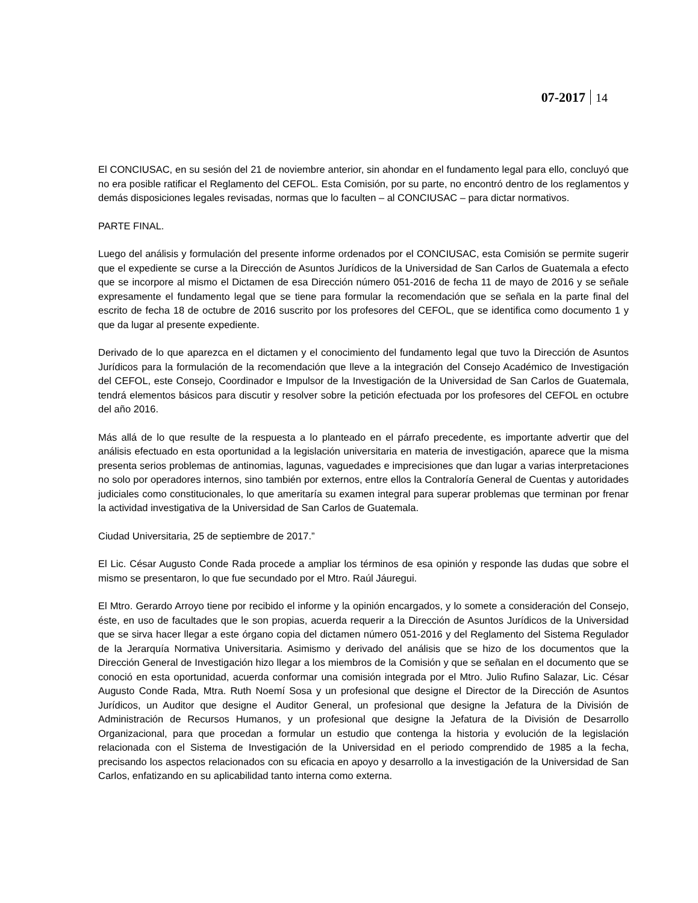07-2017 14
El CONCIUSAC, en su sesión del 21 de noviembre anterior, sin ahondar en el fundamento legal para ello, concluyó que no era posible ratificar el Reglamento del CEFOL. Esta Comisión, por su parte, no encontró dentro de los reglamentos y demás disposiciones legales revisadas, normas que lo faculten – al CONCIUSAC – para dictar normativos.
PARTE FINAL.
Luego del análisis y formulación del presente informe ordenados por el CONCIUSAC, esta Comisión se permite sugerir que el expediente se curse a la Dirección de Asuntos Jurídicos de la Universidad de San Carlos de Guatemala a efecto que se incorpore al mismo el Dictamen de esa Dirección número 051-2016 de fecha 11 de mayo de 2016 y se señale expresamente el fundamento legal que se tiene para formular la recomendación que se señala en la parte final del escrito de fecha 18 de octubre de 2016 suscrito por los profesores del CEFOL, que se identifica como documento 1 y que da lugar al presente expediente.
Derivado de lo que aparezca en el dictamen y el conocimiento del fundamento legal que tuvo la Dirección de Asuntos Jurídicos para la formulación de la recomendación que lleve a la integración del Consejo Académico de Investigación del CEFOL, este Consejo, Coordinador e Impulsor de la Investigación de la Universidad de San Carlos de Guatemala, tendrá elementos básicos para discutir y resolver sobre la petición efectuada por los profesores del CEFOL en octubre del año 2016.
Más allá de lo que resulte de la respuesta a lo planteado en el párrafo precedente, es importante advertir que del análisis efectuado en esta oportunidad a la legislación universitaria en materia de investigación, aparece que la misma presenta serios problemas de antinomias, lagunas, vaguedades e imprecisiones que dan lugar a varias interpretaciones no solo por operadores internos, sino también por externos, entre ellos la Contraloría General de Cuentas y autoridades judiciales como constitucionales, lo que ameritaría su examen integral para superar problemas que terminan por frenar la actividad investigativa de la Universidad de San Carlos de Guatemala.
Ciudad Universitaria, 25 de septiembre de 2017.”
El Lic. César Augusto Conde Rada procede a ampliar los términos de esa opinión y responde las dudas que sobre el mismo se presentaron, lo que fue secundado por el Mtro. Raúl Jáuregui.
El Mtro. Gerardo Arroyo tiene por recibido el informe y la opinión encargados, y lo somete a consideración del Consejo, éste, en uso de facultades que le son propias, acuerda requerir a la Dirección de Asuntos Jurídicos de la Universidad que se sirva hacer llegar a este órgano copia del dictamen número 051-2016 y del Reglamento del Sistema Regulador de la Jerarquía Normativa Universitaria. Asimismo y derivado del análisis que se hizo de los documentos que la Dirección General de Investigación hizo llegar a los miembros de la Comisión y que se señalan en el documento que se conoció en esta oportunidad, acuerda conformar una comisión integrada por el Mtro. Julio Rufino Salazar, Lic. César Augusto Conde Rada, Mtra. Ruth Noemí Sosa y un profesional que designe el Director de la Dirección de Asuntos Jurídicos, un Auditor que designe el Auditor General, un profesional que designe la Jefatura de la División de Administración de Recursos Humanos, y un profesional que designe la Jefatura de la División de Desarrollo Organizacional, para que procedan a formular un estudio que contenga la historia y evolución de la legislación relacionada con el Sistema de Investigación de la Universidad en el periodo comprendido de 1985 a la fecha, precisando los aspectos relacionados con su eficacia en apoyo y desarrollo a la investigación de la Universidad de San Carlos, enfatizando en su aplicabilidad tanto interna como externa.